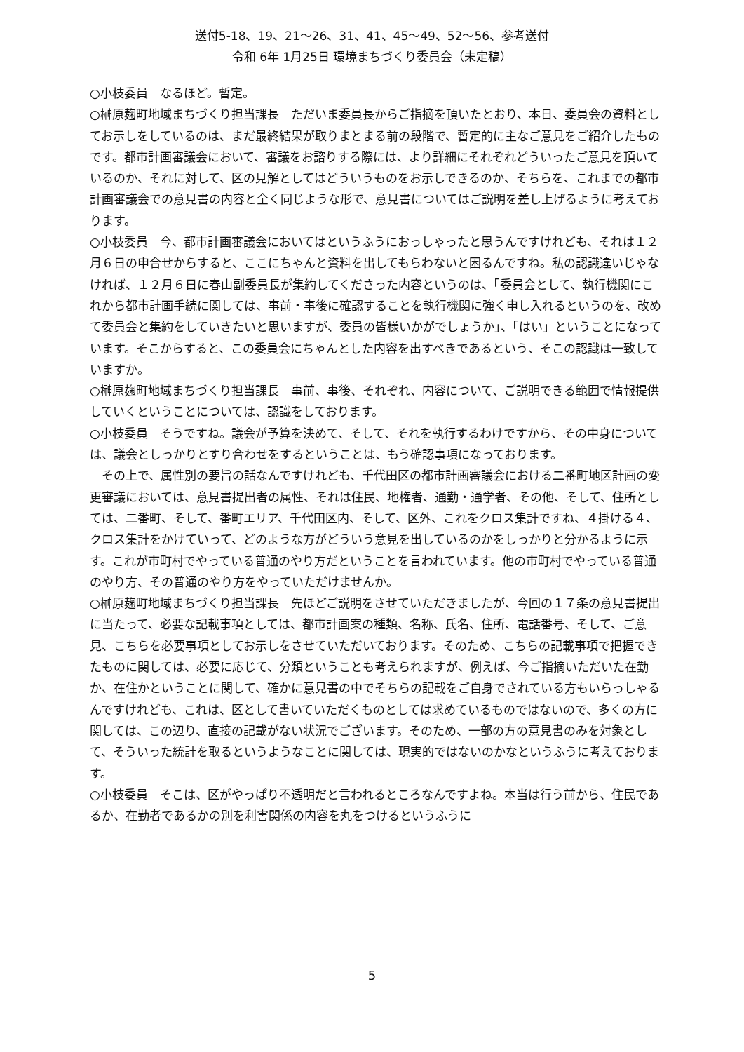送付5-18、19、21～26、31、41、45～49、52～56、参考送付
令和 6年 1月25日 環境まちづくり委員会（未定稿）
○小枝委員　なるほど。暫定。
○榊原麹町地域まちづくり担当課長　ただいま委員長からご指摘を頂いたとおり、本日、委員会の資料としてお示しをしているのは、まだ最終結果が取りまとまる前の段階で、暫定的に主なご意見をご紹介したものです。都市計画審議会において、審議をお諮りする際には、より詳細にそれぞれどういったご意見を頂いているのか、それに対して、区の見解としてはどういうものをお示しできるのか、そちらを、これまでの都市計画審議会での意見書の内容と全く同じような形で、意見書についてはご説明を差し上げるように考えております。
○小枝委員　今、都市計画審議会においてはというふうにおっしゃったと思うんですけれども、それは１２月６日の申合せからすると、ここにちゃんと資料を出してもらわないと困るんですね。私の認識違いじゃなければ、１２月６日に春山副委員長が集約してくださった内容というのは、「委員会として、執行機関にこれから都市計画手続に関しては、事前・事後に確認することを執行機関に強く申し入れるというのを、改めて委員会と集約をしていきたいと思いますが、委員の皆様いかがでしょうか」、「はい」ということになっています。そこからすると、この委員会にちゃんとした内容を出すべきであるという、そこの認識は一致していますか。
○榊原麹町地域まちづくり担当課長　事前、事後、それぞれ、内容について、ご説明できる範囲で情報提供していくということについては、認識をしております。
○小枝委員　そうですね。議会が予算を決めて、そして、それを執行するわけですから、その中身については、議会としっかりとすり合わせをするということは、もう確認事項になっております。
　その上で、属性別の要旨の話なんですけれども、千代田区の都市計画審議会における二番町地区計画の変更審議においては、意見書提出者の属性、それは住民、地権者、通勤・通学者、その他、そして、住所としては、二番町、そして、番町エリア、千代田区内、そして、区外、これをクロス集計ですね、４掛ける４、クロス集計をかけていって、どのような方がどういう意見を出しているのかをしっかりと分かるように示す。これが市町村でやっている普通のやり方だということを言われています。他の市町村でやっている普通のやり方、その普通のやり方をやっていただけませんか。
○榊原麹町地域まちづくり担当課長　先ほどご説明をさせていただきましたが、今回の１７条の意見書提出に当たって、必要な記載事項としては、都市計画案の種類、名称、氏名、住所、電話番号、そして、ご意見、こちらを必要事項としてお示しをさせていただいております。そのため、こちらの記載事項で把握できたものに関しては、必要に応じて、分類ということも考えられますが、例えば、今ご指摘いただいた在勤か、在住かということに関して、確かに意見書の中でそちらの記載をご自身でされている方もいらっしゃるんですけれども、これは、区として書いていただくものとしては求めているものではないので、多くの方に関しては、この辺り、直接の記載がない状況でございます。そのため、一部の方の意見書のみを対象として、そういった統計を取るというようなことに関しては、現実的ではないのかなというふうに考えております。
○小枝委員　そこは、区がやっぱり不透明だと言われるところなんですよね。本当は行う前から、住民であるか、在勤者であるかの別を利害関係の内容を丸をつけるというふうに
5